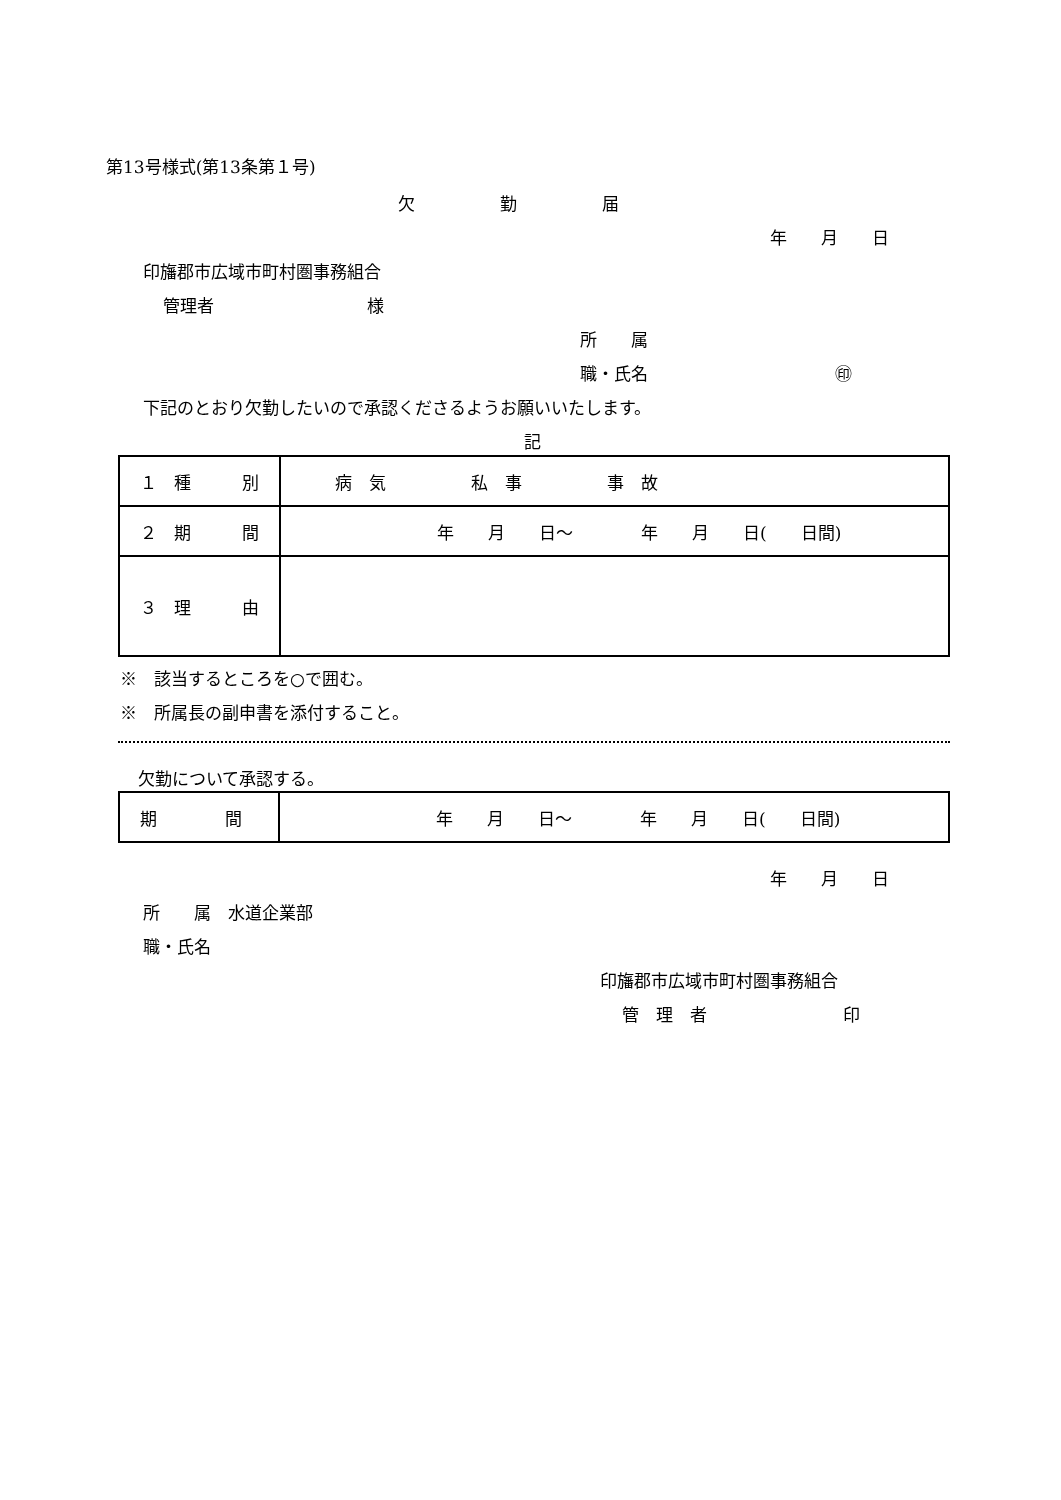第13号様式(第13条第１号)
欠　　　　　勤　　　　　届
年　　月　　日
印旛郡市広域市町村圏事務組合
管理者　　　　　　　　　様
所　　属
職・氏名　　　　　　　　　　　㊞
下記のとおり欠勤したいので承認くださるようお願いいたします。
記
| １ 種 別 | 病 気 私 事 事 故 |
| ２ 期 間 | 年 月 日～ 年 月 日( 日間) |
| ３ 理 由 | |
※　該当するところを○で囲む。
※　所属長の副申書を添付すること。
欠勤について承認する。
| 期 間 | 年 月 日～ 年 月 日( 日間) |
年　　月　　日
所　　属　水道企業部
職・氏名
印旛郡市広域市町村圏事務組合
管　理　者　　　　　　　　印